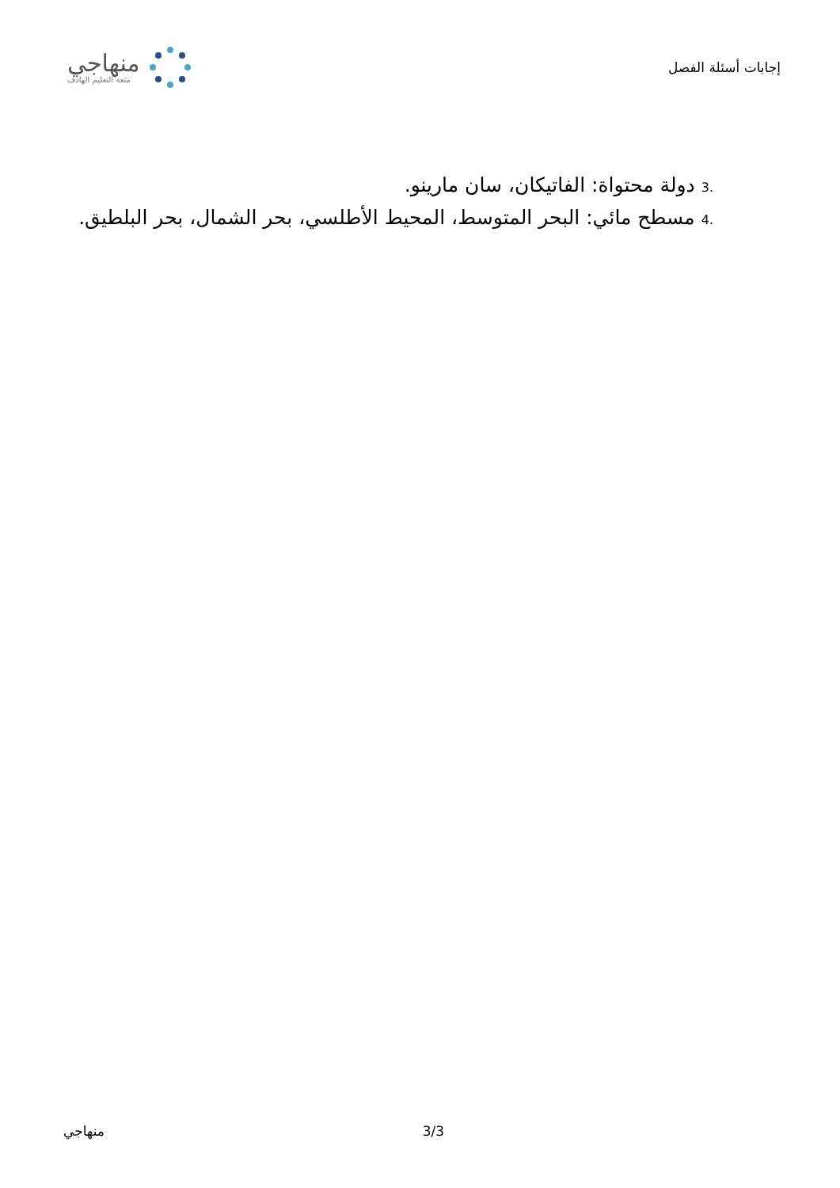إجابات أسئلة الفصل
منهاجي
متعة التعليم الهادف
.3دولة محتواة: الفاتيكان، سان مارينو.
.4مسطح مائي: البحر المتوسط، المحيط الأطلسي، بحر الشمال، بحر البلطيق.
منهاجي 3/3